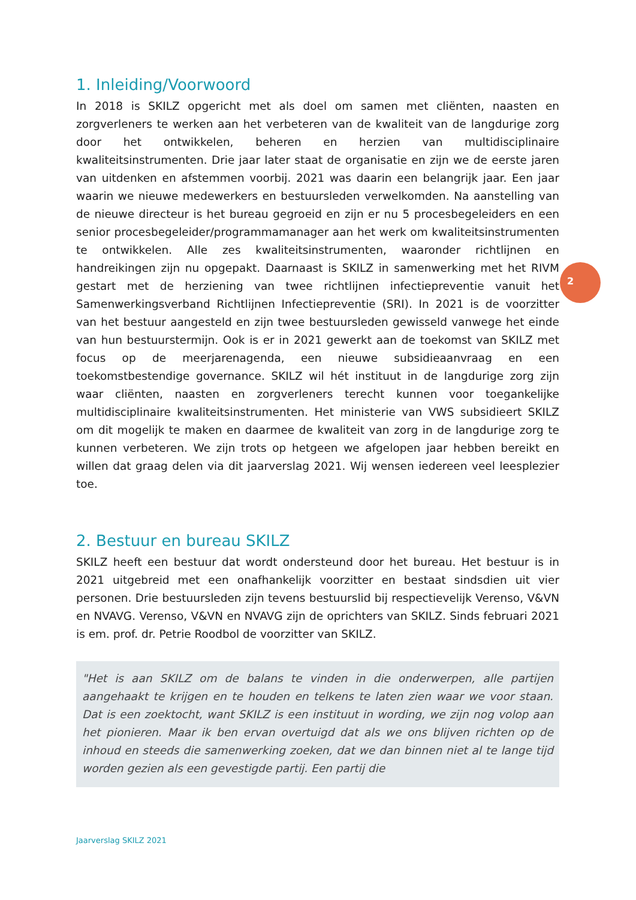1. Inleiding/Voorwoord
In 2018 is SKILZ opgericht met als doel om samen met cliënten, naasten en zorgverleners te werken aan het verbeteren van de kwaliteit van de langdurige zorg door het ontwikkelen, beheren en herzien van multidisciplinaire kwaliteitsinstrumenten. Drie jaar later staat de organisatie en zijn we de eerste jaren van uitdenken en afstemmen voorbij. 2021 was daarin een belangrijk jaar. Een jaar waarin we nieuwe medewerkers en bestuursleden verwelkomden. Na aanstelling van de nieuwe directeur is het bureau gegroeid en zijn er nu 5 procesbegeleiders en een senior procesbegeleider/programmamanager aan het werk om kwaliteitsinstrumenten te ontwikkelen. Alle zes kwaliteitsinstrumenten, waaronder richtlijnen en handreikingen zijn nu opgepakt. Daarnaast is SKILZ in samenwerking met het RIVM gestart met de herziening van twee richtlijnen infectiepreventie vanuit het Samenwerkingsverband Richtlijnen Infectiepreventie (SRI). In 2021 is de voorzitter van het bestuur aangesteld en zijn twee bestuursleden gewisseld vanwege het einde van hun bestuurstermijn. Ook is er in 2021 gewerkt aan de toekomst van SKILZ met focus op de meerjarenagenda, een nieuwe subsidieaanvraag en een toekomstbestendige governance. SKILZ wil hét instituut in de langdurige zorg zijn waar cliënten, naasten en zorgverleners terecht kunnen voor toegankelijke multidisciplinaire kwaliteitsinstrumenten. Het ministerie van VWS subsidieert SKILZ om dit mogelijk te maken en daarmee de kwaliteit van zorg in de langdurige zorg te kunnen verbeteren. We zijn trots op hetgeen we afgelopen jaar hebben bereikt en willen dat graag delen via dit jaarverslag 2021. Wij wensen iedereen veel leesplezier toe.
2. Bestuur en bureau SKILZ
SKILZ heeft een bestuur dat wordt ondersteund door het bureau. Het bestuur is in 2021 uitgebreid met een onafhankelijk voorzitter en bestaat sindsdien uit vier personen. Drie bestuursleden zijn tevens bestuurslid bij respectievelijk Verenso, V&VN en NVAVG. Verenso, V&VN en NVAVG zijn de oprichters van SKILZ. Sinds februari 2021 is em. prof. dr. Petrie Roodbol de voorzitter van SKILZ.
"Het is aan SKILZ om de balans te vinden in die onderwerpen, alle partijen aangehaakt te krijgen en te houden en telkens te laten zien waar we voor staan. Dat is een zoektocht, want SKILZ is een instituut in wording, we zijn nog volop aan het pionieren. Maar ik ben ervan overtuigd dat als we ons blijven richten op de inhoud en steeds die samenwerking zoeken, dat we dan binnen niet al te lange tijd worden gezien als een gevestigde partij. Een partij die
2
Jaarverslag SKILZ 2021